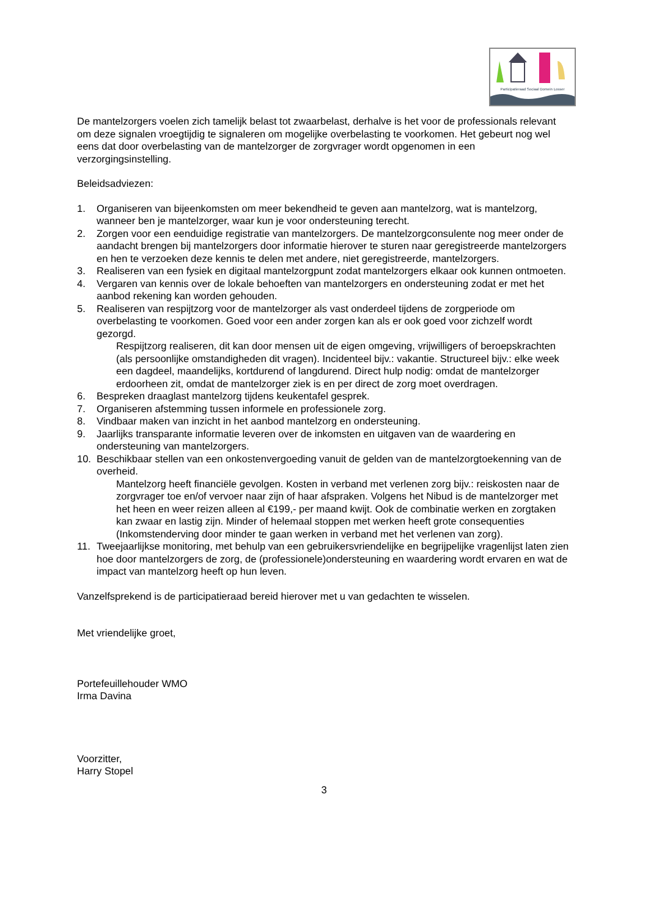Participatieraad Sociaal Domein Losser
De mantelzorgers voelen zich tamelijk belast tot zwaarbelast, derhalve is het voor de professionals relevant om deze signalen vroegtijdig te signaleren om mogelijke overbelasting te voorkomen. Het gebeurt nog wel eens dat door overbelasting van de mantelzorger de zorgvrager wordt opgenomen in een verzorgingsinstelling.
Beleidsadviezen:
1. Organiseren van bijeenkomsten om meer bekendheid te geven aan mantelzorg, wat is mantelzorg, wanneer ben je mantelzorger, waar kun je voor ondersteuning terecht.
2. Zorgen voor een eenduidige registratie van mantelzorgers. De mantelzorgconsulente nog meer onder de aandacht brengen bij mantelzorgers door informatie hierover te sturen naar geregistreerde mantelzorgers en hen te verzoeken deze kennis te delen met andere, niet geregistreerde, mantelzorgers.
3. Realiseren van een fysiek en digitaal mantelzorgpunt zodat mantelzorgers elkaar ook kunnen ontmoeten.
4. Vergaren van kennis over de lokale behoeften van mantelzorgers en ondersteuning zodat er met het aanbod rekening kan worden gehouden.
5. Realiseren van respijtzorg voor de mantelzorger als vast onderdeel tijdens de zorgperiode om overbelasting te voorkomen. Goed voor een ander zorgen kan als er ook goed voor zichzelf wordt gezorgd.
Respijtzorg realiseren, dit kan door mensen uit de eigen omgeving, vrijwilligers of beroepskrachten (als persoonlijke omstandigheden dit vragen). Incidenteel bijv.: vakantie. Structureel bijv.: elke week een dagdeel, maandelijks, kortdurend of langdurend. Direct hulp nodig: omdat de mantelzorger erdoorheen zit, omdat de mantelzorger ziek is en per direct de zorg moet overdragen.
6. Bespreken draaglast mantelzorg tijdens keukentafel gesprek.
7. Organiseren afstemming tussen informele en professionele zorg.
8. Vindbaar maken van inzicht in het aanbod mantelzorg en ondersteuning.
9. Jaarlijks transparante informatie leveren over de inkomsten en uitgaven van de waardering en ondersteuning van mantelzorgers.
10. Beschikbaar stellen van een onkostenvergoeding vanuit de gelden van de mantelzorgtoekenning van de overheid.
Mantelzorg heeft financiële gevolgen. Kosten in verband met verlenen zorg bijv.: reiskosten naar de zorgvrager toe en/of vervoer naar zijn of haar afspraken. Volgens het Nibud is de mantelzorger met het heen en weer reizen alleen al €199,- per maand kwijt. Ook de combinatie werken en zorgtaken kan zwaar en lastig zijn. Minder of helemaal stoppen met werken heeft grote consequenties (Inkomstenderving door minder te gaan werken in verband met het verlenen van zorg).
11. Tweejaarlijkse monitoring, met behulp van een gebruikersvriendelijke en begrijpelijke vragenlijst laten zien hoe door mantelzorgers de zorg, de (professionele)ondersteuning en waardering wordt ervaren en wat de impact van mantelzorg heeft op hun leven.
Vanzelfsprekend is de participatieraad bereid hierover met u van gedachten te wisselen.
Met vriendelijke groet,
Portefeuillehouder WMO
Irma Davina
Voorzitter,
Harry Stopel
3